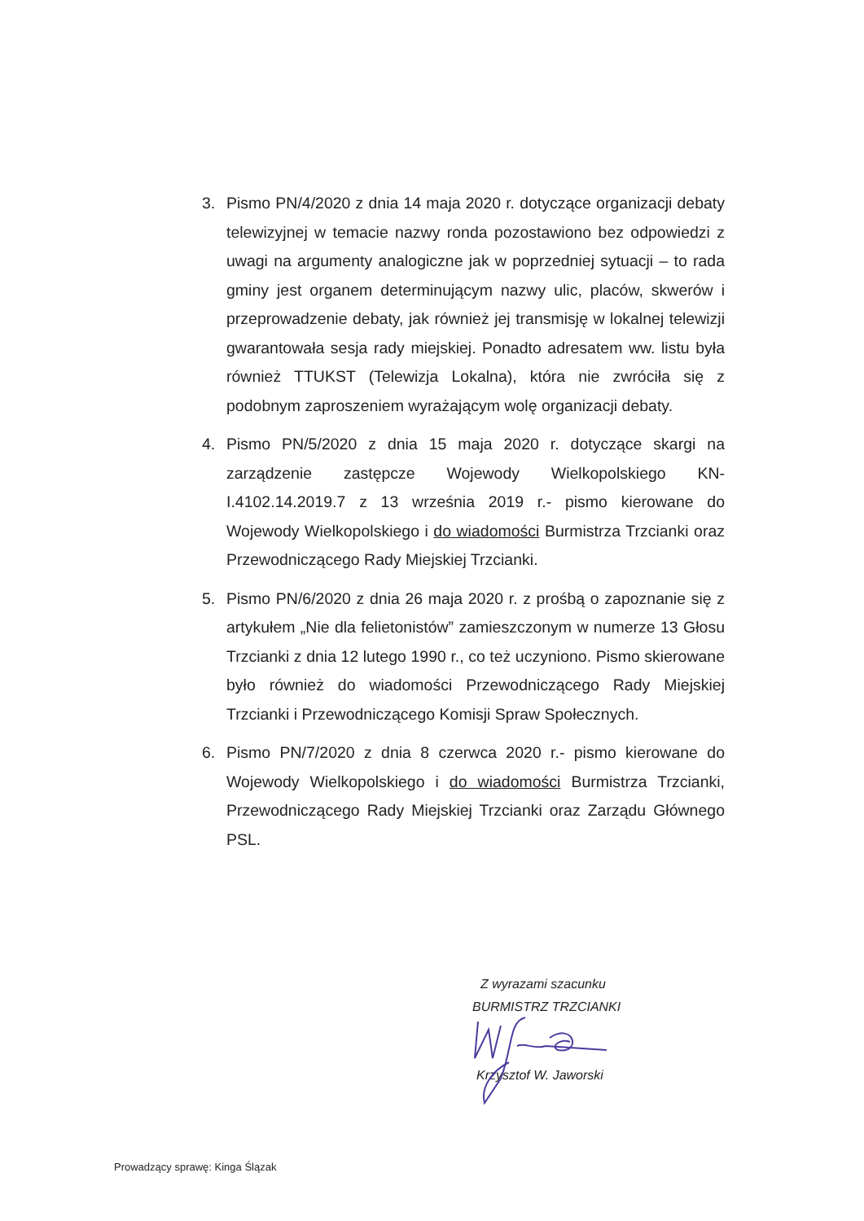3. Pismo PN/4/2020 z dnia 14 maja 2020 r. dotyczące organizacji debaty telewizyjnej w temacie nazwy ronda pozostawiono bez odpowiedzi z uwagi na argumenty analogiczne jak w poprzedniej sytuacji – to rada gminy jest organem determinującym nazwy ulic, placów, skwerów i przeprowadzenie debaty, jak również jej transmisję w lokalnej telewizji gwarantowała sesja rady miejskiej. Ponadto adresatem ww. listu była również TTUKST (Telewizja Lokalna), która nie zwróciła się z podobnym zaproszeniem wyrażającym wolę organizacji debaty.
4. Pismo PN/5/2020 z dnia 15 maja 2020 r. dotyczące skargi na zarządzenie zastępcze Wojewody Wielkopolskiego KN-I.4102.14.2019.7 z 13 września 2019 r.- pismo kierowane do Wojewody Wielkopolskiego i do wiadomości Burmistrza Trzcianki oraz Przewodniczącego Rady Miejskiej Trzcianki.
5. Pismo PN/6/2020 z dnia 26 maja 2020 r. z prośbą o zapoznanie się z artykułem „Nie dla felietonistów” zamieszczonym w numerze 13 Głosu Trzcianki z dnia 12 lutego 1990 r., co też uczyniono. Pismo skierowane było również do wiadomości Przewodniczącego Rady Miejskiej Trzcianki i Przewodniczącego Komisji Spraw Społecznych.
6. Pismo PN/7/2020 z dnia 8 czerwca 2020 r.- pismo kierowane do Wojewody Wielkopolskiego i do wiadomości Burmistrza Trzcianki, Przewodniczącego Rady Miejskiej Trzcianki oraz Zarządu Głównego PSL.
Z wyrazami szacunku
BURMISTRZ TRZCIANKI
Krzysztof W. Jaworski
Prowadzący sprawę: Kinga Ślązak